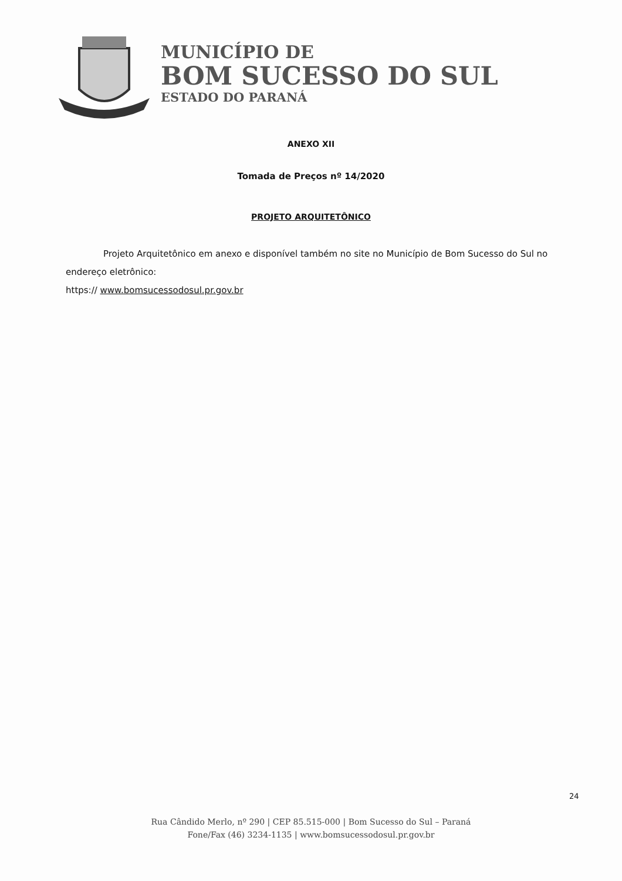MUNICÍPIO DE
BOM SUCESSO DO SUL
ESTADO DO PARANÁ
ANEXO XII
Tomada de Preços nº 14/2020
PROJETO ARQUITETÔNICO
Projeto Arquitetônico em anexo e disponível também no site no Município de Bom Sucesso do Sul no endereço eletrônico:
https:// www.bomsucessodosul.pr.gov.br
24
Rua Cândido Merlo, nº 290 | CEP 85.515-000 | Bom Sucesso do Sul – Paraná
Fone/Fax (46) 3234-1135 | www.bomsucessodosul.pr.gov.br